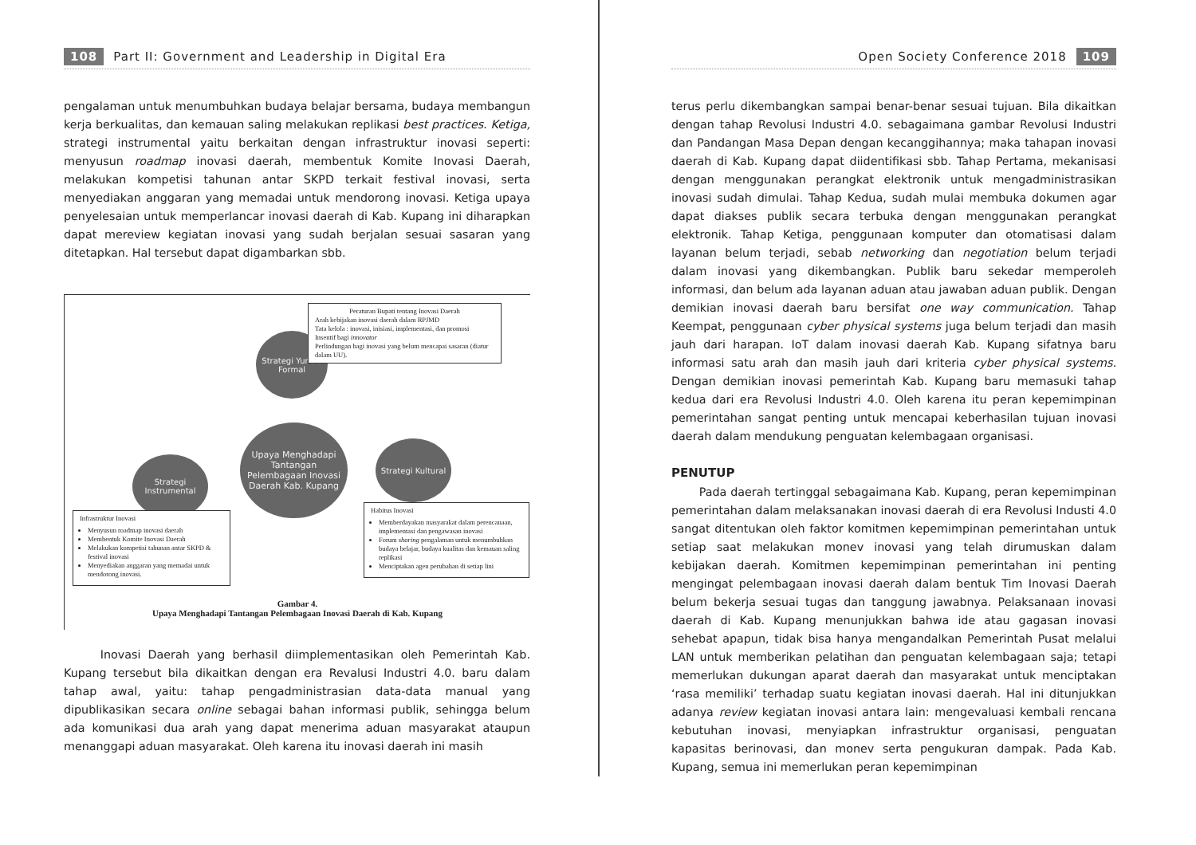108 Part II: Government and Leadership in Digital Era
pengalaman untuk menumbuhkan budaya belajar bersama, budaya membangun kerja berkualitas, dan kemauan saling melakukan replikasi best practices. Ketiga, strategi instrumental yaitu berkaitan dengan infrastruktur inovasi seperti: menyusun roadmap inovasi daerah, membentuk Komite Inovasi Daerah, melakukan kompetisi tahunan antar SKPD terkait festival inovasi, serta menyediakan anggaran yang memadai untuk mendorong inovasi. Ketiga upaya penyelesaian untuk memperlancar inovasi daerah di Kab. Kupang ini diharapkan dapat mereview kegiatan inovasi yang sudah berjalan sesuai sasaran yang ditetapkan. Hal tersebut dapat digambarkan sbb.
Strategi Yuridis Formal
Peraturan Bupati tentang Inovasi Daerah
Arah kebijakan inovasi daerah dalam RPJMD
Tata kelola : inovasi, inisiasi, implementasi, dan promosi
Insentif bagi innovator
Perlindungan bagi inovasi yang belum mencapai sasaran (diatur dalam UU).
Upaya Menghadapi Tantangan Pelembagaan Inovasi Daerah Kab. Kupang
Strategi Instrumental
Strategi Kultural
Infrastruktur Inovasi
Menyusun roadmap inovasi daerah
Membentuk Komite Inovasi Daerah
Melakukan kompetisi tahunan antar SKPD & festival inovasi
Menyediakan anggaran yang memadai untuk mendorong inovasi.
Habitus Inovasi
Memberdayakan masyarakat dalam perencanaan, implementasi dan pengawasan inovasi
Forum sharing pengalaman untuk menumbuhkan budaya belajar, budaya kualitas dan kemauan saling replikasi
Menciptakan agen perubahan di setiap lini
Gambar 4.
Upaya Menghadapi Tantangan Pelembagaan Inovasi Daerah di Kab. Kupang
Inovasi Daerah yang berhasil diimplementasikan oleh Pemerintah Kab. Kupang tersebut bila dikaitkan dengan era Revalusi Industri 4.0. baru dalam tahap awal, yaitu: tahap pengadministrasian data-data manual yang dipublikasikan secara online sebagai bahan informasi publik, sehingga belum ada komunikasi dua arah yang dapat menerima aduan masyarakat ataupun menanggapi aduan masyarakat. Oleh karena itu inovasi daerah ini masih
Open Society Conference 2018 109
terus perlu dikembangkan sampai benar-benar sesuai tujuan. Bila dikaitkan dengan tahap Revolusi Industri 4.0. sebagaimana gambar Revolusi Industri dan Pandangan Masa Depan dengan kecanggihannya; maka tahapan inovasi daerah di Kab. Kupang dapat diidentifikasi sbb. Tahap Pertama, mekanisasi dengan menggunakan perangkat elektronik untuk mengadministrasikan inovasi sudah dimulai. Tahap Kedua, sudah mulai membuka dokumen agar dapat diakses publik secara terbuka dengan menggunakan perangkat elektronik. Tahap Ketiga, penggunaan komputer dan otomatisasi dalam layanan belum terjadi, sebab networking dan negotiation belum terjadi dalam inovasi yang dikembangkan. Publik baru sekedar memperoleh informasi, dan belum ada layanan aduan atau jawaban aduan publik. Dengan demikian inovasi daerah baru bersifat one way communication. Tahap Keempat, penggunaan cyber physical systems juga belum terjadi dan masih jauh dari harapan. IoT dalam inovasi daerah Kab. Kupang sifatnya baru informasi satu arah dan masih jauh dari kriteria cyber physical systems. Dengan demikian inovasi pemerintah Kab. Kupang baru memasuki tahap kedua dari era Revolusi Industri 4.0. Oleh karena itu peran kepemimpinan pemerintahan sangat penting untuk mencapai keberhasilan tujuan inovasi daerah dalam mendukung penguatan kelembagaan organisasi.
PENUTUP
Pada daerah tertinggal sebagaimana Kab. Kupang, peran kepemimpinan pemerintahan dalam melaksanakan inovasi daerah di era Revolusi Industi 4.0 sangat ditentukan oleh faktor komitmen kepemimpinan pemerintahan untuk setiap saat melakukan monev inovasi yang telah dirumuskan dalam kebijakan daerah. Komitmen kepemimpinan pemerintahan ini penting mengingat pelembagaan inovasi daerah dalam bentuk Tim Inovasi Daerah belum bekerja sesuai tugas dan tanggung jawabnya. Pelaksanaan inovasi daerah di Kab. Kupang menunjukkan bahwa ide atau gagasan inovasi sehebat apapun, tidak bisa hanya mengandalkan Pemerintah Pusat melalui LAN untuk memberikan pelatihan dan penguatan kelembagaan saja; tetapi memerlukan dukungan aparat daerah dan masyarakat untuk menciptakan ‘rasa memiliki’ terhadap suatu kegiatan inovasi daerah. Hal ini ditunjukkan adanya review kegiatan inovasi antara lain: mengevaluasi kembali rencana kebutuhan inovasi, menyiapkan infrastruktur organisasi, penguatan kapasitas berinovasi, dan monev serta pengukuran dampak. Pada Kab. Kupang, semua ini memerlukan peran kepemimpinan